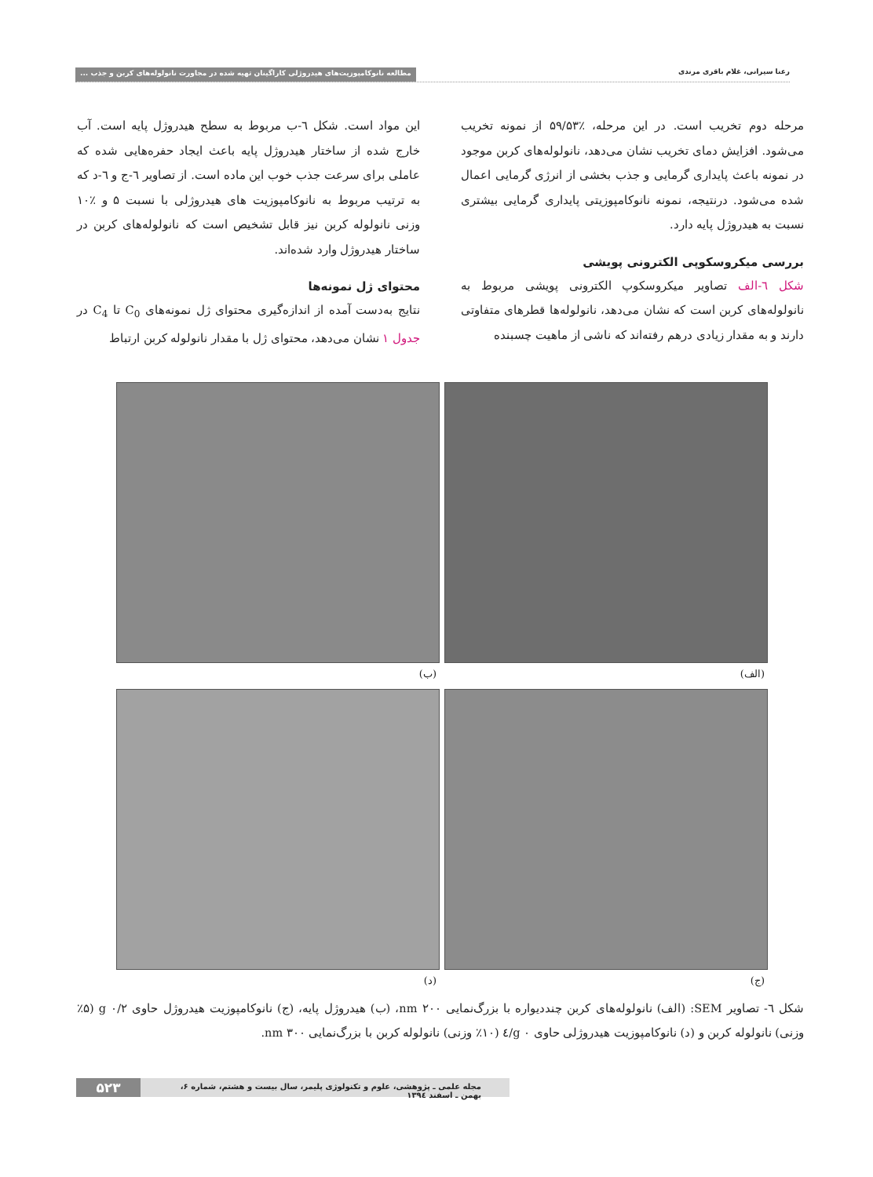رعنا سیرانی، غلام باقری مرندی مطالعه نانوکامپوزیت‌های هیدروژلی کاراگینان تهیه شده در مجاورت نانولوله‌های کربن و جذب ...
مرحله دوم تخریب است. در این مرحله، ٪۵۹/۵۳ از نمونه تخریب می‌شود. افزایش دمای تخریب نشان می‌دهد، نانولوله‌های کربن موجود در نمونه باعث پایداری گرمایی و جذب بخشی از انرژی گرمایی اعمال شده می‌شود. درنتیجه، نمونه نانوکامپوزیتی پایداری گرمایی بیشتری نسبت به هیدروژل پایه دارد.
بررسی میکروسکوپی الکترونی پویشی
شکل ٦-الف تصاویر میکروسکوپ الکترونی پویشی مربوط به نانولوله‌های کربن است که نشان می‌دهد، نانولوله‌ها قطرهای متفاوتی دارند و به مقدار زیادی درهم رفته‌اند که ناشی از ماهیت چسبنده
این مواد است. شکل ٦-ب مربوط به سطح هیدروژل پایه است. آب خارج شده از ساختار هیدروژل پایه باعث ایجاد حفره‌هایی شده که عاملی برای سرعت جذب خوب این ماده است. از تصاویر ٦-ج و ٦-د که به ترتیب مربوط به نانوکامپوزیت های هیدروژلی با نسبت ۵ و ٪۱۰ وزنی نانولوله کربن نیز قابل تشخیص است که نانولوله‌های کربن در ساختار هیدروژل وارد شده‌اند.
محتوای ژل نمونه‌ها
نتایج به‌دست آمده از اندازه‌گیری محتوای ژل نمونه‌های C<sub>0</sub> تا C<sub>4</sub> در جدول ۱ نشان می‌دهد، محتوای ژل با مقدار نانولوله کربن ارتباط
(الف)
(ب)
(ج)
(د)
شکل ٦- تصاویر SEM: (الف) نانولوله‌های کربن چندديواره با بزرگ‌نمایی nm ۲۰۰، (ب) هیدروژل پایه، (ج) نانوکامپوزیت هیدروژل حاوی g ۰/۲ (٪۵ وزنی) نانولوله کربن و (د) نانوکامپوزیت هیدروژلی حاوی g ۰/٤ (٪۱۰ وزنی) نانولوله کربن با بزرگ‌نمایی nm ۳۰۰.
مجله علمی ـ پژوهشی، علوم و تکنولوژی پلیمر، سال بیست و هشتم، شماره ۶، بهمن ـ اسفند ۱۳۹٤
۵۲۳